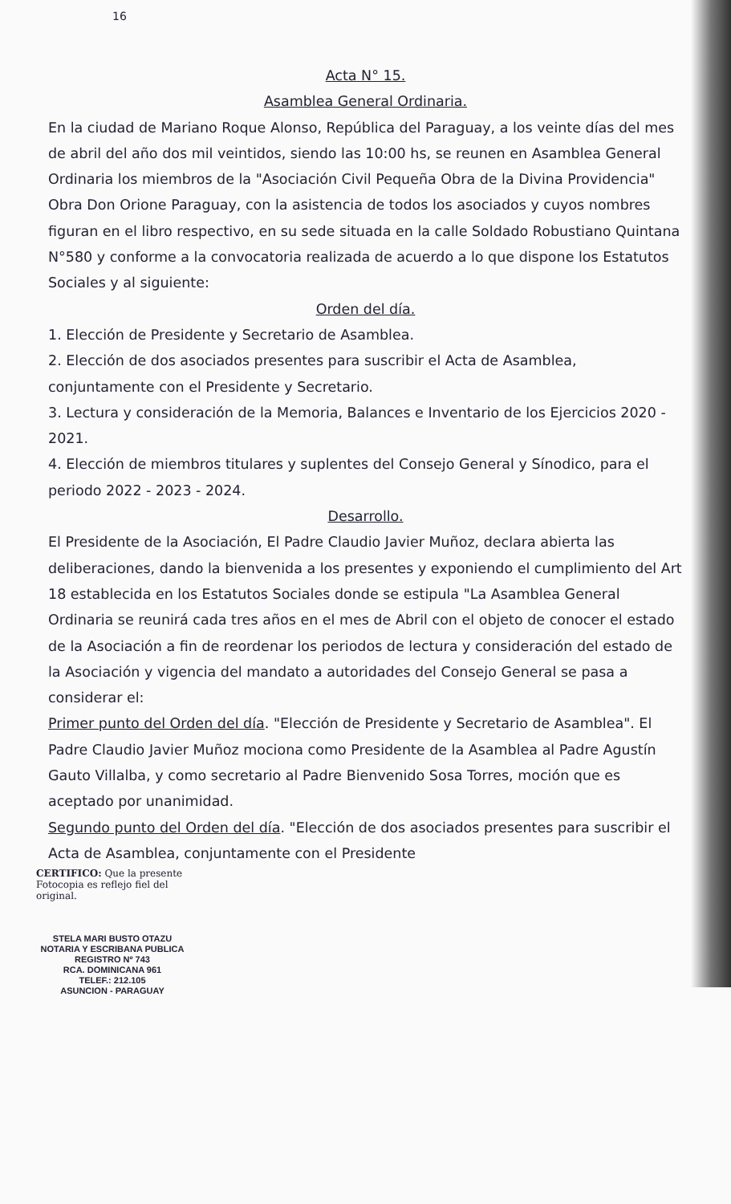16
Acta N° 15.
Asamblea General Ordinaria.
En la ciudad de Mariano Roque Alonso, República del Paraguay, a los veinte días del mes de abril del año dos mil veintidos, siendo las 10:00 hs, se reunen en Asamblea General Ordinaria los miembros de la "Asociación Civil Pequeña Obra de la Divina Providencia" Obra Don Orione Paraguay, con la asistencia de todos los asociados y cuyos nombres figuran en el libro respectivo, en su sede situada en la calle Soldado Robustiano Quintana N°580 y conforme a la convocatoria realizada de acuerdo a lo que dispone los Estatutos Sociales y al siguiente:
Orden del día.
1. Elección de Presidente y Secretario de Asamblea.
2. Elección de dos asociados presentes para suscribir el Acta de Asamblea, conjuntamente con el Presidente y Secretario.
3. Lectura y consideración de la Memoria, Balances e Inventario de los Ejercicios 2020 - 2021.
4. Elección de miembros titulares y suplentes del Consejo General y Sínodico, para el periodo 2022 - 2023 - 2024.
Desarrollo.
El Presidente de la Asociación, El Padre Claudio Javier Muñoz, declara abierta las deliberaciones, dando la bienvenida a los presentes y exponiendo el cumplimiento del Art 18 establecida en los Estatutos Sociales donde se estipula "La Asamblea General Ordinaria se reunirá cada tres años en el mes de Abril con el objeto de conocer el estado de la Asociación a fin de reordenar los periodos de lectura y consideración del estado de la Asociación y vigencia del mandato a autoridades del Consejo General se pasa a considerar el:
Primer punto del Orden del día. "Elección de Presidente y Secretario de Asamblea". El Padre Claudio Javier Muñoz mociona como Presidente de la Asamblea al Padre Agustín Gauto Villalba, y como secretario al Padre Bienvenido Sosa Torres, moción que es aceptado por unanimidad.
Segundo punto del Orden del día. "Elección de dos asociados presentes para suscribir el Acta de Asamblea, conjuntamente con el Presidente
CERTIFICO: Que la presente
Fotocopia es reflejo fiel del
original.
STELA MARI BUSTO OTAZU
NOTARIA Y ESCRIBANA PUBLICA
REGISTRO Nº 743
RCA. DOMINICANA 961
TELEF.: 212.105
ASUNCION - PARAGUAY